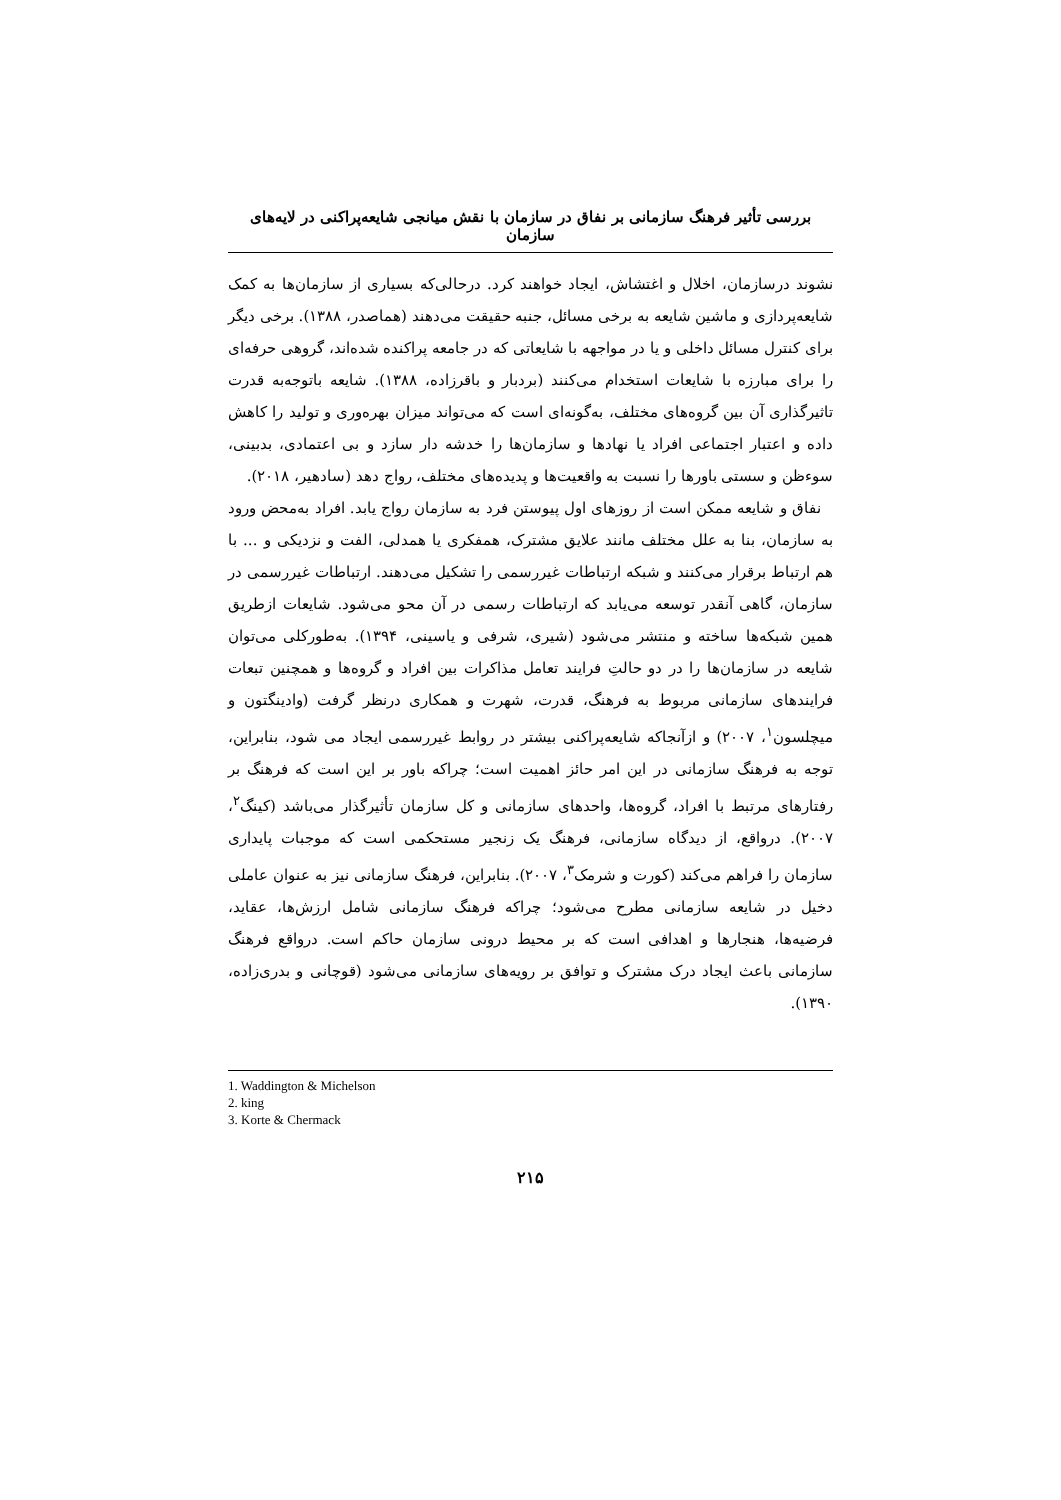بررسی تأثیر فرهنگ سازمانی بر نفاق در سازمان با نقش میانجی شایعه‌پراکنی در لایه‌های سازمان
نشوند درسازمان، اخلال و اغتشاش، ایجاد خواهند کرد. درحالی‌که بسیاری از سازمان‌ها به کمک شایعه‌پردازی و ماشین شایعه به برخی مسائل، جنبه حقیقت می‌دهند (هماصدر، ۱۳۸۸). برخی دیگر برای کنترل مسائل داخلی و یا در مواجهه با شایعاتی که در جامعه پراکنده شده‌اند، گروهی حرفه‌ای را برای مبارزه با شایعات استخدام می‌کنند (بردبار و باقرزاده، ۱۳۸۸). شایعه باتوجه‌به قدرت تاثیرگذاری آن بین گروه‌های مختلف، به‌گونه‌ای است که می‌تواند میزان بهره‌وری و تولید را کاهش داده و اعتبار اجتماعی افراد یا نهادها و سازمان‌ها را خدشه دار سازد و بی اعتمادی، بدبینی، سوءظن و سستی باورها را نسبت به واقعیت‌ها و پدیده‌های مختلف، رواج دهد (سادهیر، ۲۰۱۸).
نفاق و شایعه ممکن است از روزهای اول پیوستن فرد به سازمان رواج یابد. افراد به‌محض ورود به سازمان، بنا به علل مختلف مانند علایق مشترک، همفکری یا همدلی، الفت و نزدیکی و ... با هم ارتباط برقرار می‌کنند و شبکه ارتباطات غیررسمی را تشکیل می‌دهند. ارتباطات غیررسمی در سازمان، گاهی آنقدر توسعه می‌یابد که ارتباطات رسمی در آن محو می‌شود. شایعات ازطریق همین شبکه‌ها ساخته و منتشر می‌شود (شیری، شرفی و یاسینی، ۱۳۹۴). به‌طورکلی می‌توان شایعه در سازمان‌ها را در دو حالتِ فرایند تعامل مذاکرات بین افراد و گروه‌ها و همچنین تبعات فرایندهای سازمانی مربوط به فرهنگ، قدرت، شهرت و همکاری درنظر گرفت (وادینگتون و میچلسون<sup>۱</sup>، ۲۰۰۷) و ازآنجاکه شایعه‌پراکنی بیشتر در روابط غیررسمی ایجاد می شود، بنابراین، توجه به فرهنگ سازمانی در این امر حائز اهمیت است؛ چراکه باور بر این است که فرهنگ بر رفتارهای مرتبط با افراد، گروه‌ها، واحدهای سازمانی و کل سازمان تأثیرگذار می‌باشد (کینگ<sup>۲</sup>، ۲۰۰۷). درواقع، از دیدگاه سازمانی، فرهنگ یک زنجیر مستحکمی است که موجبات پایداری سازمان را فراهم می‌کند (کورت و شرمک<sup>۳</sup>، ۲۰۰۷). بنابراین، فرهنگ سازمانی نیز به عنوان عاملی دخیل در شایعه سازمانی مطرح می‌شود؛ چراکه فرهنگ سازمانی شامل ارزش‌ها، عقاید، فرضیه‌ها، هنجارها و اهدافی است که بر محیط درونی سازمان حاکم است. درواقع فرهنگ سازمانی باعث ایجاد درک مشترک و توافق بر رویه‌های سازمانی می‌شود (قوچانی و بدری‌زاده، ۱۳۹۰).
1. Waddington & Michelson
2. king
3. Korte & Chermack
۲۱۵